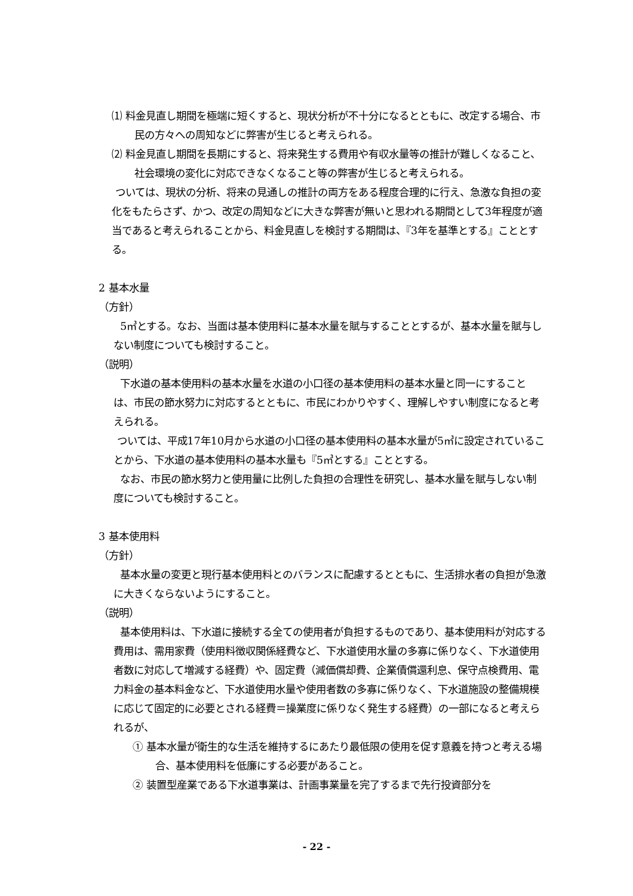⑴ 料金見直し期間を極端に短くすると、現状分析が不十分になるとともに、改定する場合、市民の方々への周知などに弊害が生じると考えられる。
⑵ 料金見直し期間を長期にすると、将来発生する費用や有収水量等の推計が難しくなること、社会環境の変化に対応できなくなること等の弊害が生じると考えられる。
ついては、現状の分析、将来の見通しの推計の両方をある程度合理的に行え、急激な負担の変化をもたらさず、かつ、改定の周知などに大きな弊害が無いと思われる期間として3年程度が適当であると考えられることから、料金見直しを検討する期間は、『3年を基準とする』こととする。
2 基本水量
（方針）
5㎥とする。なお、当面は基本使用料に基本水量を賦与することとするが、基本水量を賦与しない制度についても検討すること。
（説明）
下水道の基本使用料の基本水量を水道の小口径の基本使用料の基本水量と同一にすることは、市民の節水努力に対応するとともに、市民にわかりやすく、理解しやすい制度になると考えられる。
ついては、平成17年10月から水道の小口径の基本使用料の基本水量が5㎥に設定されていることから、下水道の基本使用料の基本水量も『5㎥とする』こととする。
なお、市民の節水努力と使用量に比例した負担の合理性を研究し、基本水量を賦与しない制度についても検討すること。
3 基本使用料
（方針）
基本水量の変更と現行基本使用料とのバランスに配慮するとともに、生活排水者の負担が急激に大きくならないようにすること。
（説明）
基本使用料は、下水道に接続する全ての使用者が負担するものであり、基本使用料が対応する費用は、需用家費（使用料徴収関係経費など、下水道使用水量の多寡に係りなく、下水道使用者数に対応して増減する経費）や、固定費（減価償却費、企業債償還利息、保守点検費用、電力料金の基本料金など、下水道使用水量や使用者数の多寡に係りなく、下水道施設の整備規模に応じて固定的に必要とされる経費＝操業度に係りなく発生する経費）の一部になると考えられるが、
① 基本水量が衛生的な生活を維持するにあたり最低限の使用を促す意義を持つと考える場合、基本使用料を低廉にする必要があること。
② 装置型産業である下水道事業は、計画事業量を完了するまで先行投資部分を
- 22 -